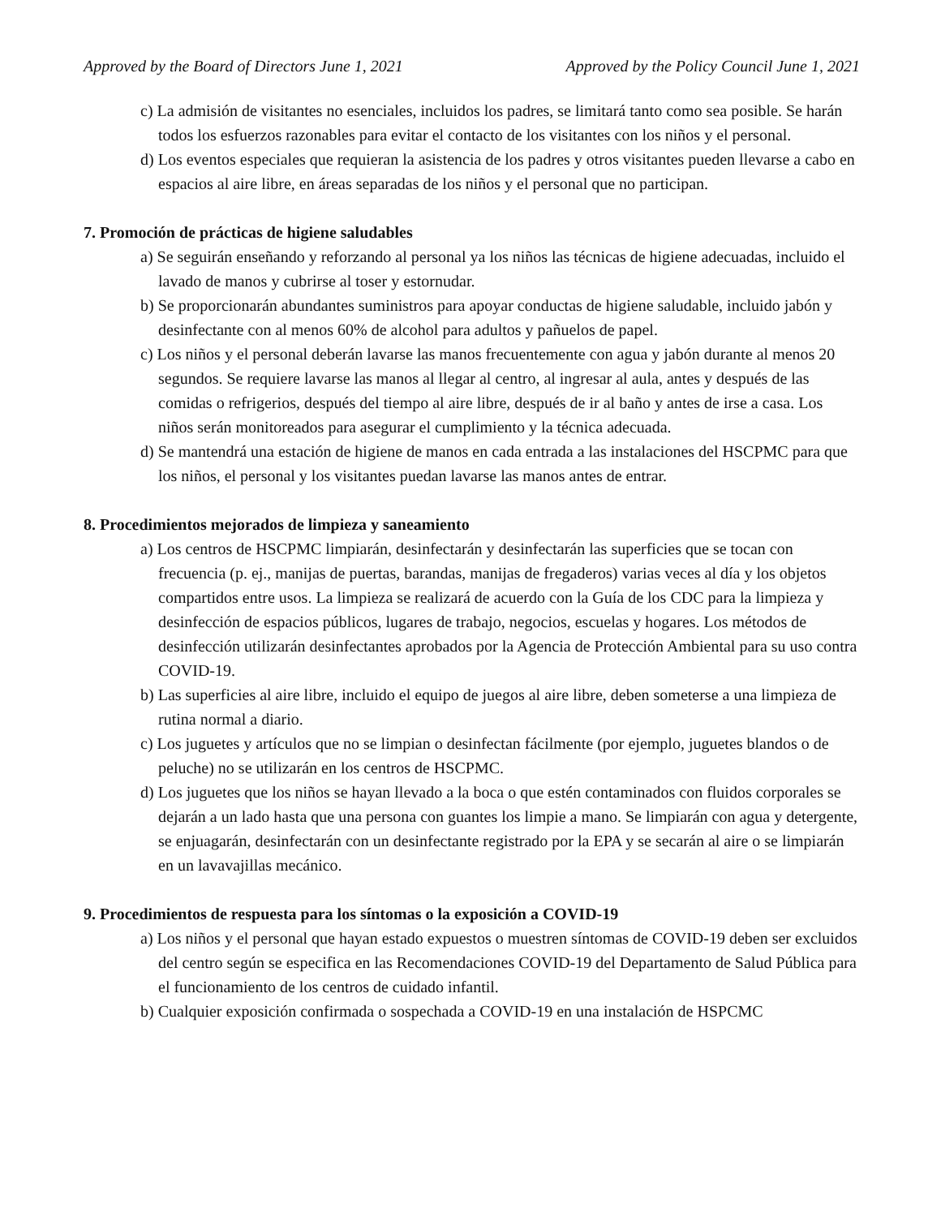Approved by the Board of Directors June 1, 2021 Approved by the Policy Council June 1, 2021
c) La admisión de visitantes no esenciales, incluidos los padres, se limitará tanto como sea posible. Se harán todos los esfuerzos razonables para evitar el contacto de los visitantes con los niños y el personal.
d) Los eventos especiales que requieran la asistencia de los padres y otros visitantes pueden llevarse a cabo en espacios al aire libre, en áreas separadas de los niños y el personal que no participan.
7. Promoción de prácticas de higiene saludables
a) Se seguirán enseñando y reforzando al personal ya los niños las técnicas de higiene adecuadas, incluido el lavado de manos y cubrirse al toser y estornudar.
b) Se proporcionarán abundantes suministros para apoyar conductas de higiene saludable, incluido jabón y desinfectante con al menos 60% de alcohol para adultos y pañuelos de papel.
c) Los niños y el personal deberán lavarse las manos frecuentemente con agua y jabón durante al menos 20 segundos. Se requiere lavarse las manos al llegar al centro, al ingresar al aula, antes y después de las comidas o refrigerios, después del tiempo al aire libre, después de ir al baño y antes de irse a casa. Los niños serán monitoreados para asegurar el cumplimiento y la técnica adecuada.
d) Se mantendrá una estación de higiene de manos en cada entrada a las instalaciones del HSCPMC para que los niños, el personal y los visitantes puedan lavarse las manos antes de entrar.
8. Procedimientos mejorados de limpieza y saneamiento
a) Los centros de HSCPMC limpiarán, desinfectarán y desinfectarán las superficies que se tocan con frecuencia (p. ej., manijas de puertas, barandas, manijas de fregaderos) varias veces al día y los objetos compartidos entre usos. La limpieza se realizará de acuerdo con la Guía de los CDC para la limpieza y desinfección de espacios públicos, lugares de trabajo, negocios, escuelas y hogares. Los métodos de desinfección utilizarán desinfectantes aprobados por la Agencia de Protección Ambiental para su uso contra COVID-19.
b) Las superficies al aire libre, incluido el equipo de juegos al aire libre, deben someterse a una limpieza de rutina normal a diario.
c) Los juguetes y artículos que no se limpian o desinfectan fácilmente (por ejemplo, juguetes blandos o de peluche) no se utilizarán en los centros de HSCPMC.
d) Los juguetes que los niños se hayan llevado a la boca o que estén contaminados con fluidos corporales se dejarán a un lado hasta que una persona con guantes los limpie a mano. Se limpiarán con agua y detergente, se enjuagarán, desinfectarán con un desinfectante registrado por la EPA y se secarán al aire o se limpiarán en un lavavajillas mecánico.
9. Procedimientos de respuesta para los síntomas o la exposición a COVID-19
a) Los niños y el personal que hayan estado expuestos o muestren síntomas de COVID-19 deben ser excluidos del centro según se especifica en las Recomendaciones COVID-19 del Departamento de Salud Pública para el funcionamiento de los centros de cuidado infantil.
b) Cualquier exposición confirmada o sospechada a COVID-19 en una instalación de HSPCMC